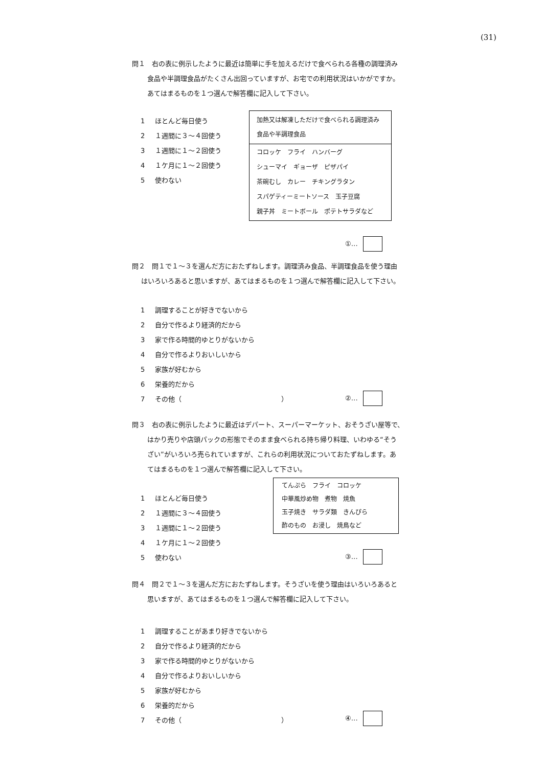(31)
問１　右の表に例示したように最近は簡単に手を加えるだけで食べられる各種の調理済み
食品や半調理食品がたくさん出回っていますが、お宅での利用状況はいかがですか。
あてはまるものを１つ選んで解答欄に記入して下さい。
1 ほとんど毎日使う
2 １週間に３～４回使う
3 １週間に１～２回使う
4 １ケ月に１～２回使う
5 使わない
加熱又は解凍しただけで食べられる調理済み食品や半調理食品
コロッケ　フライ　ハンバーグ
シューマイ　ギョーザ　ピザパイ
茶碗むし　カレー　チキングラタン
スパゲティーミートソース　玉子豆腐
親子丼　ミートボール　ポテトサラダなど
①…
問２　問１で１～３を選んだ方におたずねします。調理済み食品、半調理食品を使う理由
はいろいろあると思いますが、あてはまるものを１つ選んで解答欄に記入して下さい。
1 調理することが好きでないから
2 自分で作るより経済的だから
3 家で作る時間的ゆとりがないから
4 自分で作るよりおいしいから
5 家族が好むから
6 栄養的だから
7 その他（　　　　　　　　　　　　　　　）
②…
問３　右の表に例示したように最近はデパート、スーパーマーケット、おそうざい屋等で、
はかり売りや店頭パックの形態でそのまま食べられる持ち帰り料理、いわゆる“そう
ざい”がいろいろ売られていますが、これらの利用状況についておたずねします。あ
てはまるものを１つ選んで解答欄に記入して下さい。
1 ほとんど毎日使う
2 １週間に３～４回使う
3 １週間に１～２回使う
4 １ケ月に１～２回使う
5 使わない
てんぷら　フライ　コロッケ
中華風炒め物　煮物　焼魚
玉子焼き　サラダ類　きんぴら
酢のもの　お浸し　焼鳥など
③…
問４　問２で１～３を選んだ方におたずねします。そうざいを使う理由はいろいろあると
思いますが、あてはまるものを１つ選んで解答欄に記入して下さい。
1 調理することがあまり好きでないから
2 自分で作るより経済的だから
3 家で作る時間的ゆとりがないから
4 自分で作るよりおいしいから
5 家族が好むから
6 栄養的だから
7 その他（　　　　　　　　　　　　　　　）
④…